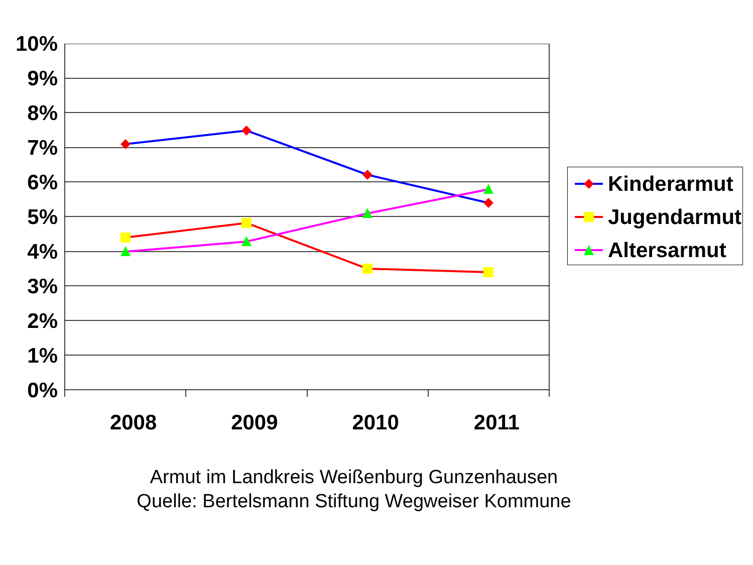10%
9%
8%
7%
6%
5%
4%
3%
2%
1%
0%
2008 2009 2010 2011
Kinderarmut
Jugendarmut
Altersarmut
Armut im Landkreis Weißenburg Gunzenhausen
Quelle: Bertelsmann Stiftung Wegweiser Kommune